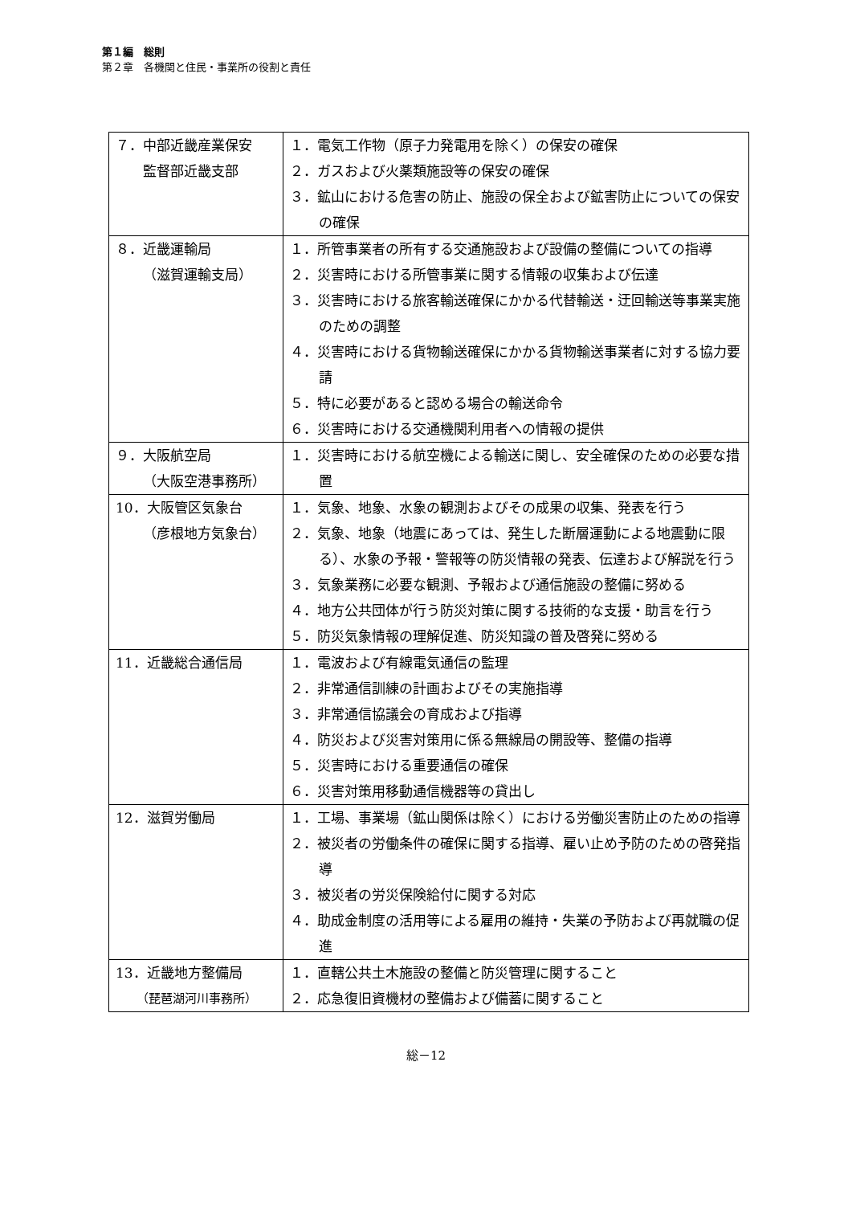第１編　総則
第２章　各機関と住民・事業所の役割と責任
| ７．中部近畿産業保安 監督部近畿支部 | １．電気工作物（原子力発電用を除く）の保安の確保 ２．ガスおよび火薬類施設等の保安の確保 ３．鉱山における危害の防止、施設の保全および鉱害防止についての保安の確保 |
| ８．近畿運輸局 （滋賀運輸支局） | １．所管事業者の所有する交通施設および設備の整備についての指導 ２．災害時における所管事業に関する情報の収集および伝達 ３．災害時における旅客輸送確保にかかる代替輸送・迂回輸送等事業実施のための調整 ４．災害時における貨物輸送確保にかかる貨物輸送事業者に対する協力要請 ５．特に必要があると認める場合の輸送命令 ６．災害時における交通機関利用者への情報の提供 |
| ９．大阪航空局 （大阪空港事務所） | １．災害時における航空機による輸送に関し、安全確保のための必要な措置 |
| 10．大阪管区気象台 （彦根地方気象台） | １．気象、地象、水象の観測およびその成果の収集、発表を行う ２．気象、地象（地震にあっては、発生した断層運動による地震動に限る）、水象の予報・警報等の防災情報の発表、伝達および解説を行う ３．気象業務に必要な観測、予報および通信施設の整備に努める ４．地方公共団体が行う防災対策に関する技術的な支援・助言を行う ５．防災気象情報の理解促進、防災知識の普及啓発に努める |
| 11．近畿総合通信局 | １．電波および有線電気通信の監理 ２．非常通信訓練の計画およびその実施指導 ３．非常通信協議会の育成および指導 ４．防災および災害対策用に係る無線局の開設等、整備の指導 ５．災害時における重要通信の確保 ６．災害対策用移動通信機器等の貸出し |
| 12．滋賀労働局 | １．工場、事業場（鉱山関係は除く）における労働災害防止のための指導 ２．被災者の労働条件の確保に関する指導、雇い止め予防のための啓発指導 ３．被災者の労災保険給付に関する対応 ４．助成金制度の活用等による雇用の維持・失業の予防および再就職の促進 |
| 13．近畿地方整備局 （琵琶湖河川事務所） | １．直轄公共土木施設の整備と防災管理に関すること ２．応急復旧資機材の整備および備蓄に関すること |
総－12